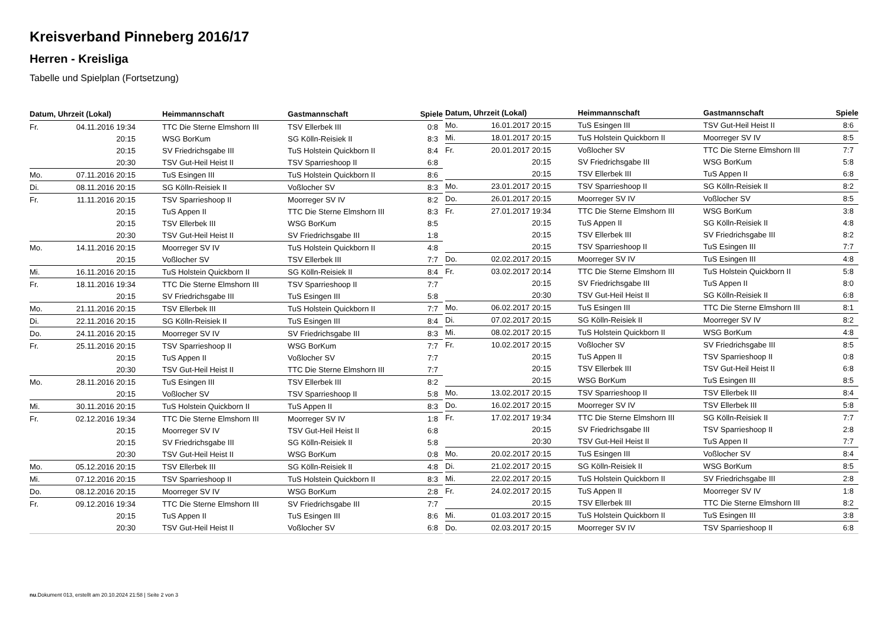Kreisverband Pinneberg 2016/17
Herren - Kreisliga
Tabelle und Spielplan (Fortsetzung)
| Datum, Uhrzeit (Lokal) | | Heimmannschaft | Gastmannschaft | Spiele |
| --- | --- | --- | --- | --- |
| Fr. | 04.11.2016 19:34 | TTC Die Sterne Elmshorn III | TSV Ellerbek III | 0:8 |
| | 20:15 | WSG BorKum | SG Kölln-Reisiek II | 8:3 |
| | 20:15 | SV Friedrichsgabe III | TuS Holstein Quickborn II | 8:4 |
| | 20:30 | TSV Gut-Heil Heist II | TSV Sparrieshoop II | 6:8 |
| Mo. | 07.11.2016 20:15 | TuS Esingen III | TuS Holstein Quickborn II | 8:6 |
| Di. | 08.11.2016 20:15 | SG Kölln-Reisiek II | Voßlocher SV | 8:3 |
| Fr. | 11.11.2016 20:15 | TSV Sparrieshoop II | Moorreger SV IV | 8:2 |
| | 20:15 | TuS Appen II | TTC Die Sterne Elmshorn III | 8:3 |
| | 20:15 | TSV Ellerbek III | WSG BorKum | 8:5 |
| | 20:30 | TSV Gut-Heil Heist II | SV Friedrichsgabe III | 1:8 |
| Mo. | 14.11.2016 20:15 | Moorreger SV IV | TuS Holstein Quickborn II | 4:8 |
| | 20:15 | Voßlocher SV | TSV Ellerbek III | 7:7 |
| Mi. | 16.11.2016 20:15 | TuS Holstein Quickborn II | SG Kölln-Reisiek II | 8:4 |
| Fr. | 18.11.2016 19:34 | TTC Die Sterne Elmshorn III | TSV Sparrieshoop II | 7:7 |
| | 20:15 | SV Friedrichsgabe III | TuS Esingen III | 5:8 |
| Mo. | 21.11.2016 20:15 | TSV Ellerbek III | TuS Holstein Quickborn II | 7:7 |
| Di. | 22.11.2016 20:15 | SG Kölln-Reisiek II | TuS Esingen III | 8:4 |
| Do. | 24.11.2016 20:15 | Moorreger SV IV | SV Friedrichsgabe III | 8:3 |
| Fr. | 25.11.2016 20:15 | TSV Sparrieshoop II | WSG BorKum | 7:7 |
| | 20:15 | TuS Appen II | Voßlocher SV | 7:7 |
| | 20:30 | TSV Gut-Heil Heist II | TTC Die Sterne Elmshorn III | 7:7 |
| Mo. | 28.11.2016 20:15 | TuS Esingen III | TSV Ellerbek III | 8:2 |
| | 20:15 | Voßlocher SV | TSV Sparrieshoop II | 5:8 |
| Mi. | 30.11.2016 20:15 | TuS Holstein Quickborn II | TuS Appen II | 8:3 |
| Fr. | 02.12.2016 19:34 | TTC Die Sterne Elmshorn III | Moorreger SV IV | 1:8 |
| | 20:15 | Moorreger SV IV | TSV Gut-Heil Heist II | 6:8 |
| | 20:15 | SV Friedrichsgabe III | SG Kölln-Reisiek II | 5:8 |
| | 20:30 | TSV Gut-Heil Heist II | WSG BorKum | 0:8 |
| Mo. | 05.12.2016 20:15 | TSV Ellerbek III | SG Kölln-Reisiek II | 4:8 |
| Mi. | 07.12.2016 20:15 | TSV Sparrieshoop II | TuS Holstein Quickborn II | 8:3 |
| Do. | 08.12.2016 20:15 | Moorreger SV IV | WSG BorKum | 2:8 |
| Fr. | 09.12.2016 19:34 | TTC Die Sterne Elmshorn III | SV Friedrichsgabe III | 7:7 |
| | 20:15 | TuS Appen II | TuS Esingen III | 8:6 |
| | 20:30 | TSV Gut-Heil Heist II | Voßlocher SV | 6:8 |
| Datum, Uhrzeit (Lokal) | | Heimmannschaft | Gastmannschaft | Spiele |
| --- | --- | --- | --- | --- |
| Mo. | 16.01.2017 20:15 | TuS Esingen III | TSV Gut-Heil Heist II | 8:6 |
| Mi. | 18.01.2017 20:15 | TuS Holstein Quickborn II | Moorreger SV IV | 8:5 |
| Fr. | 20.01.2017 20:15 | Voßlocher SV | TTC Die Sterne Elmshorn III | 7:7 |
| | 20:15 | SV Friedrichsgabe III | WSG BorKum | 5:8 |
| | 20:15 | TSV Ellerbek III | TuS Appen II | 6:8 |
| Mo. | 23.01.2017 20:15 | TSV Sparrieshoop II | SG Kölln-Reisiek II | 8:2 |
| Do. | 26.01.2017 20:15 | Moorreger SV IV | Voßlocher SV | 8:5 |
| Fr. | 27.01.2017 19:34 | TTC Die Sterne Elmshorn III | WSG BorKum | 3:8 |
| | 20:15 | TuS Appen II | SG Kölln-Reisiek II | 4:8 |
| | 20:15 | TSV Ellerbek III | SV Friedrichsgabe III | 8:2 |
| | 20:15 | TSV Sparrieshoop II | TuS Esingen III | 7:7 |
| Do. | 02.02.2017 20:15 | Moorreger SV IV | TuS Esingen III | 4:8 |
| Fr. | 03.02.2017 20:14 | TTC Die Sterne Elmshorn III | TuS Holstein Quickborn II | 5:8 |
| | 20:15 | SV Friedrichsgabe III | TuS Appen II | 8:0 |
| | 20:30 | TSV Gut-Heil Heist II | SG Kölln-Reisiek II | 6:8 |
| Mo. | 06.02.2017 20:15 | TuS Esingen III | TTC Die Sterne Elmshorn III | 8:1 |
| Di. | 07.02.2017 20:15 | SG Kölln-Reisiek II | Moorreger SV IV | 8:2 |
| Mi. | 08.02.2017 20:15 | TuS Holstein Quickborn II | WSG BorKum | 4:8 |
| Fr. | 10.02.2017 20:15 | Voßlocher SV | SV Friedrichsgabe III | 8:5 |
| | 20:15 | TuS Appen II | TSV Sparrieshoop II | 0:8 |
| | 20:15 | TSV Ellerbek III | TSV Gut-Heil Heist II | 6:8 |
| | 20:15 | WSG BorKum | TuS Esingen III | 8:5 |
| Mo. | 13.02.2017 20:15 | TSV Sparrieshoop II | TSV Ellerbek III | 8:4 |
| Do. | 16.02.2017 20:15 | Moorreger SV IV | TSV Ellerbek III | 5:8 |
| Fr. | 17.02.2017 19:34 | TTC Die Sterne Elmshorn III | SG Kölln-Reisiek II | 7:7 |
| | 20:15 | SV Friedrichsgabe III | TSV Sparrieshoop II | 2:8 |
| | 20:30 | TSV Gut-Heil Heist II | TuS Appen II | 7:7 |
| Mo. | 20.02.2017 20:15 | TuS Esingen III | Voßlocher SV | 8:4 |
| Di. | 21.02.2017 20:15 | SG Kölln-Reisiek II | WSG BorKum | 8:5 |
| Mi. | 22.02.2017 20:15 | TuS Holstein Quickborn II | SV Friedrichsgabe III | 2:8 |
| Fr. | 24.02.2017 20:15 | TuS Appen II | Moorreger SV IV | 1:8 |
| | 20:15 | TSV Ellerbek III | TTC Die Sterne Elmshorn III | 8:2 |
| Mi. | 01.03.2017 20:15 | TuS Holstein Quickborn II | TuS Esingen III | 3:8 |
| Do. | 02.03.2017 20:15 | Moorreger SV IV | TSV Sparrieshoop II | 6:8 |
nu.Dokument 013, erstellt am 20.10.2024 21:58 | Seite 2 von 3